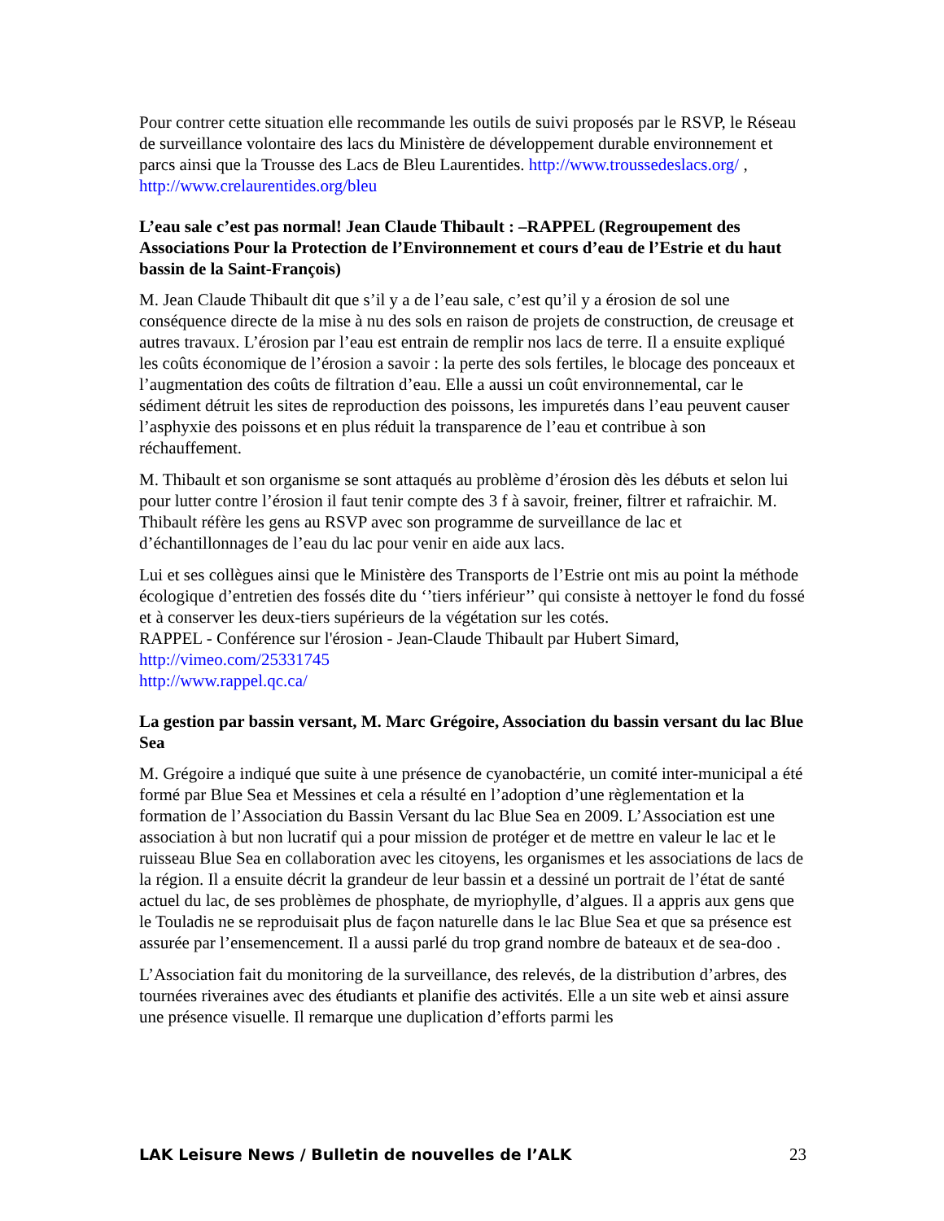Pour contrer cette situation elle recommande les outils de suivi proposés par le RSVP, le Réseau de surveillance volontaire des lacs du Ministère de développement durable environnement et parcs ainsi que la Trousse des Lacs de Bleu Laurentides. http://www.troussedeslacs.org/ , http://www.crelaurentides.org/bleu
L’eau sale c’est pas normal! Jean Claude Thibault : –RAPPEL (Regroupement des Associations Pour la Protection de l’Environnement et cours d’eau de l’Estrie et du haut bassin de la Saint-François)
M. Jean Claude Thibault dit que s’il y a de l’eau sale, c’est qu’il y a érosion de sol une conséquence directe de la mise à nu des sols en raison de projets de construction, de creusage et autres travaux. L’érosion par l’eau est entrain de remplir nos lacs de terre. Il a ensuite expliqué les coûts économique de l’érosion a savoir : la perte des sols fertiles, le blocage des ponceaux et l’augmentation des coûts de filtration d’eau. Elle a aussi un coût environnemental, car le sédiment détruit les sites de reproduction des poissons, les impuretés dans l’eau peuvent causer l’asphyxie des poissons et en plus réduit la transparence de l’eau et contribue à son réchauffement.
M. Thibault et son organisme se sont attaqués au problème d’érosion dès les débuts et selon lui pour lutter contre l’érosion il faut tenir compte des 3 f à savoir, freiner, filtrer et rafraichir. M. Thibault réfère les gens au RSVP avec son programme de surveillance de lac et d’échantillonnages de l’eau du lac pour venir en aide aux lacs.
Lui et ses collègues ainsi que le Ministère des Transports de l’Estrie ont mis au point la méthode écologique d’entretien des fossés dite du ‘’tiers inférieur’’ qui consiste à nettoyer le fond du fossé et à conserver les deux-tiers supérieurs de la végétation sur les cotés.
RAPPEL - Conférence sur l'érosion - Jean-Claude Thibault par Hubert Simard,
http://vimeo.com/25331745
http://www.rappel.qc.ca/
La gestion par bassin versant, M. Marc Grégoire, Association du bassin versant du lac Blue Sea
M. Grégoire a indiqué que suite à une présence de cyanobactérie, un comité inter-municipal a été formé par Blue Sea et Messines et cela a résulté en l’adoption d’une règlementation et la formation de l’Association du Bassin Versant du lac Blue Sea en 2009. L’Association est une association à but non lucratif qui a pour mission de protéger et de mettre en valeur le lac et le ruisseau Blue Sea en collaboration avec les citoyens, les organismes et les associations de lacs de la région. Il a ensuite décrit la grandeur de leur bassin et a dessiné un portrait de l’état de santé actuel du lac, de ses problèmes de phosphate, de myriophylle, d’algues. Il a appris aux gens que le Touladis ne se reproduisait plus de façon naturelle dans le lac Blue Sea et que sa présence est assurée par l’ensemencement. Il a aussi parlé du trop grand nombre de bateaux et de sea-doo .
L’Association fait du monitoring de la surveillance, des relevés, de la distribution d’arbres, des tournées riveraines avec des étudiants et planifie des activités. Elle a un site web et ainsi assure une présence visuelle. Il remarque une duplication d’efforts parmi les
LAK Leisure News / Bulletin de nouvelles de l’ALK 23